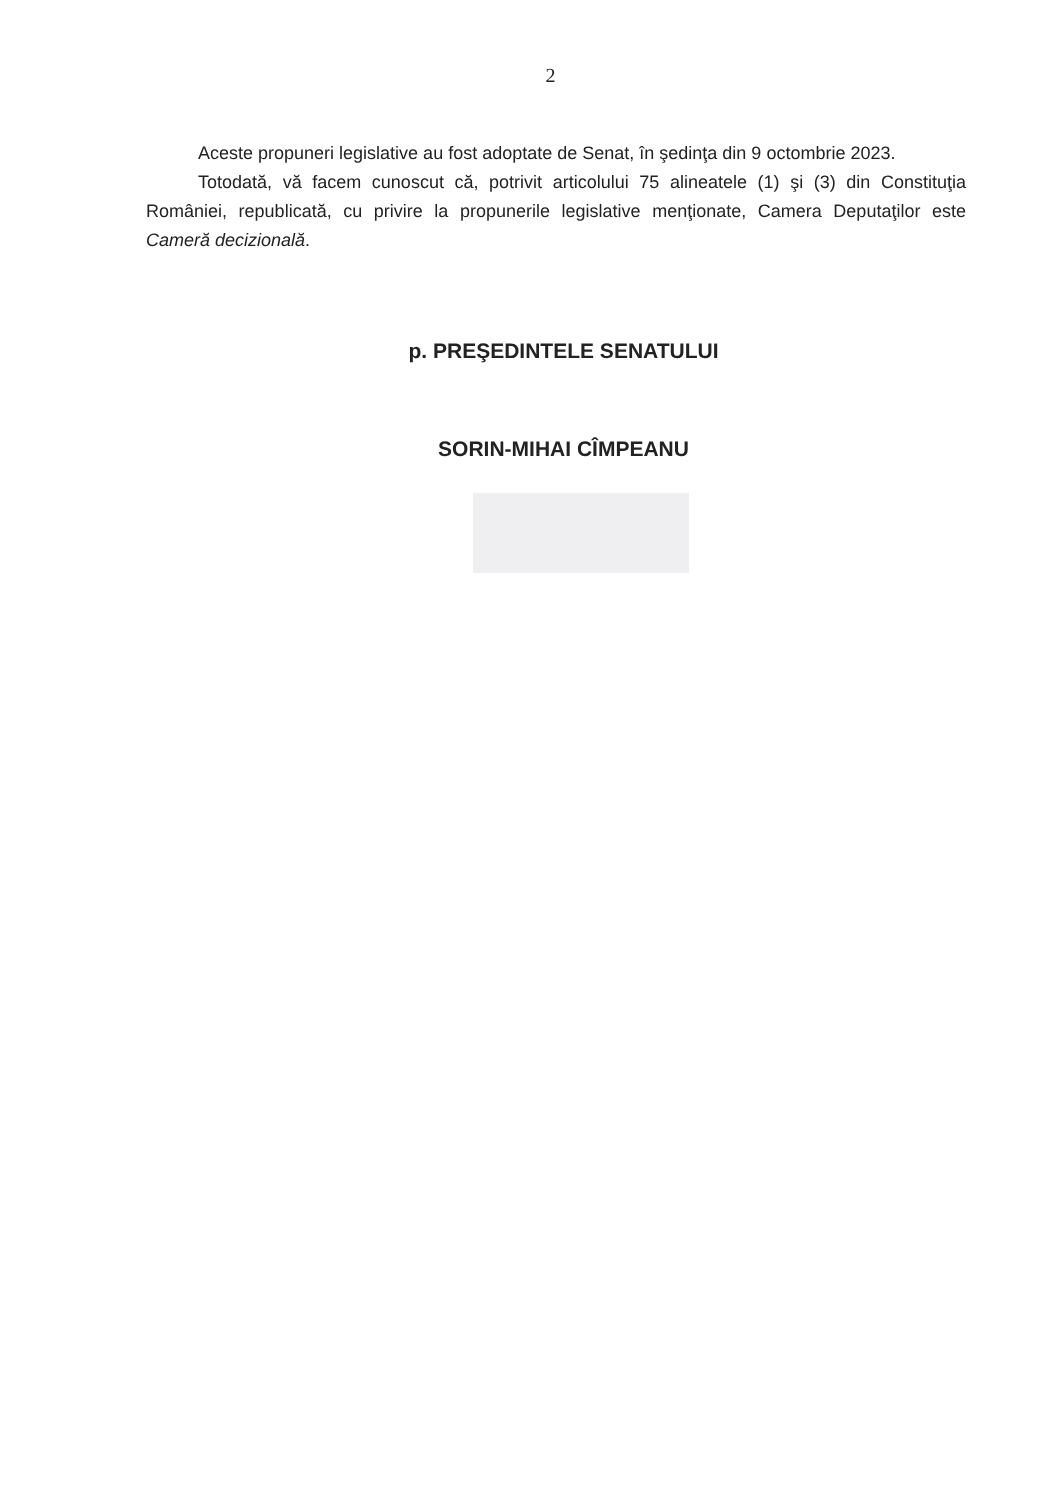2
Aceste propuneri legislative au fost adoptate de Senat, în şedinţa din 9 octombrie 2023.
Totodată, vă facem cunoscut că, potrivit articolului 75 alineatele (1) şi (3) din Constituţia României, republicată, cu privire la propunerile legislative menţionate, Camera Deputaţilor este Cameră decizională.
p. PREŞEDINTELE SENATULUI
SORIN-MIHAI CÎMPEANU